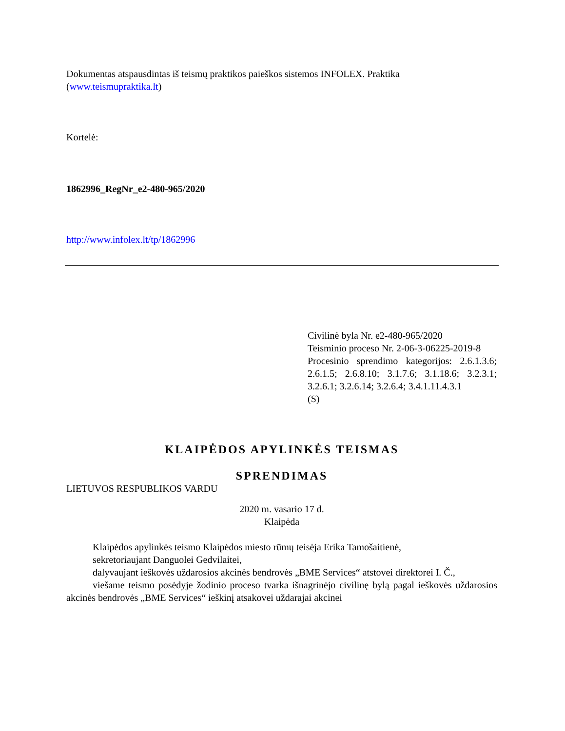Dokumentas atspausdintas iš teismų praktikos paieškos sistemos INFOLEX. Praktika (www.teismupraktika.lt)
Kortelė:
1862996_RegNr_e2-480-965/2020
http://www.infolex.lt/tp/1862996
Civilinė byla Nr. e2-480-965/2020
Teisminio proceso Nr. 2-06-3-06225-2019-8
Procesinio sprendimo kategorijos: 2.6.1.3.6; 2.6.1.5; 2.6.8.10; 3.1.7.6; 3.1.18.6; 3.2.3.1; 3.2.6.1; 3.2.6.14; 3.2.6.4; 3.4.1.11.4.3.1
(S)
KLAIPĖDOS APYLINKĖS TEISMAS
SPRENDIMAS
LIETUVOS RESPUBLIKOS VARDU
2020 m. vasario 17 d.
Klaipėda
Klaipėdos apylinkės teismo Klaipėdos miesto rūmų teisėja Erika Tamošaitienė,
sekretoriaujant Danguolei Gedvilaitei,
dalyvaujant ieškovės uždarosios akcinės bendrovės „BME Services“ atstovei direktorei I. Č.,
viešame teismo posėdyje žodinio proceso tvarka išnagrinėjo civilinę bylą pagal ieškovės uždarosios akcinės bendrovės „BME Services“ ieškinį atsakovei uždarajai akcinei